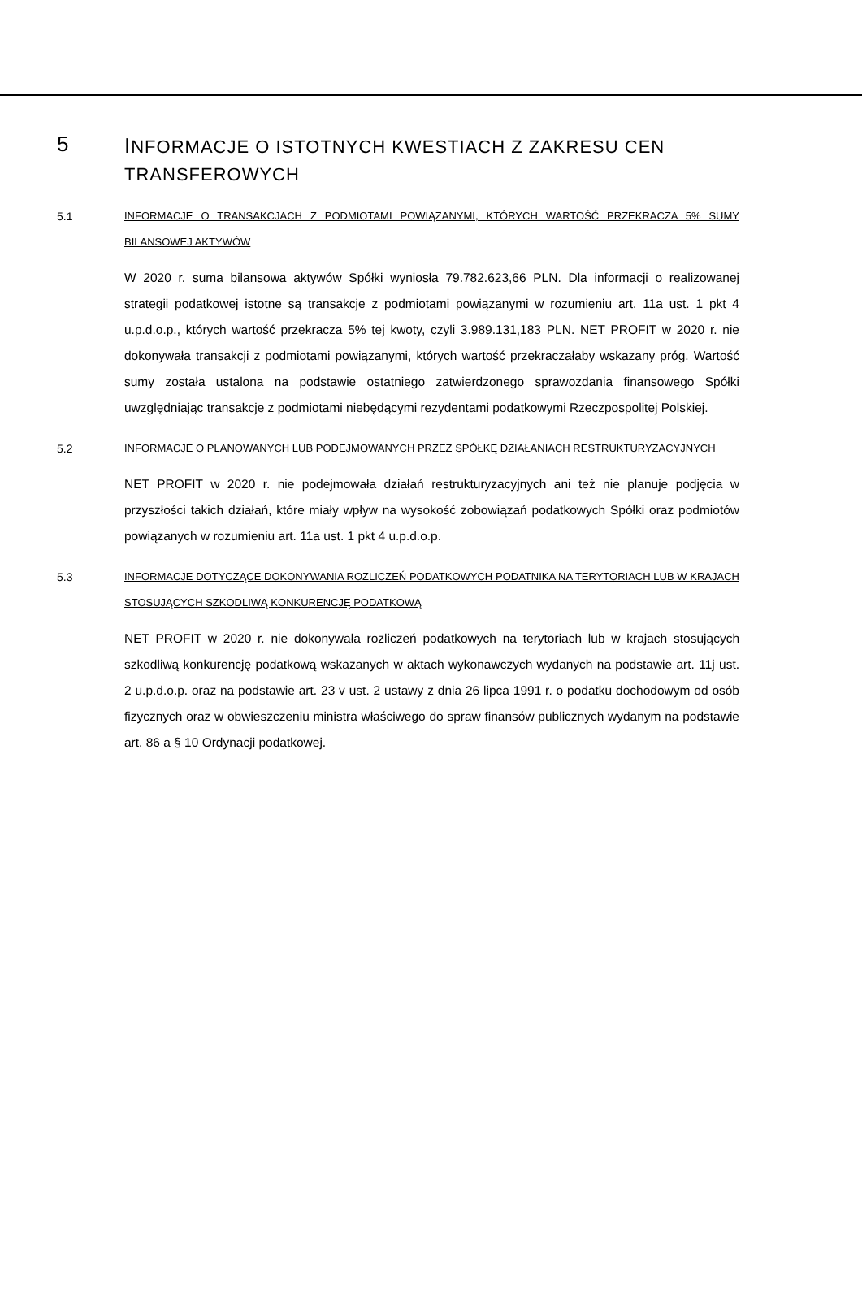5
INFORMACJE O ISTOTNYCH KWESTIACH Z ZAKRESU CEN TRANSFEROWYCH
5.1 INFORMACJE O TRANSAKCJACH Z PODMIOTAMI POWIĄZANYMI, KTÓRYCH WARTOŚĆ PRZEKRACZA 5% SUMY BILANSOWEJ AKTYWÓW
W 2020 r. suma bilansowa aktywów Spółki wyniosła 79.782.623,66 PLN. Dla informacji o realizowanej strategii podatkowej istotne są transakcje z podmiotami powiązanymi w rozumieniu art. 11a ust. 1 pkt 4 u.p.d.o.p., których wartość przekracza 5% tej kwoty, czyli 3.989.131,183 PLN. NET PROFIT w 2020 r. nie dokonywała transakcji z podmiotami powiązanymi, których wartość przekraczałaby wskazany próg. Wartość sumy została ustalona na podstawie ostatniego zatwierdzonego sprawozdania finansowego Spółki uwzględniając transakcje z podmiotami niebędącymi rezydentami podatkowymi Rzeczpospolitej Polskiej.
5.2 INFORMACJE O PLANOWANYCH LUB PODEJMOWANYCH PRZEZ SPÓŁKĘ DZIAŁANIACH RESTRUKTURYZACYJNYCH
NET PROFIT w 2020 r. nie podejmowała działań restrukturyzacyjnych ani też nie planuje podjęcia w przyszłości takich działań, które miały wpływ na wysokość zobowiązań podatkowych Spółki oraz podmiotów powiązanych w rozumieniu art. 11a ust. 1 pkt 4 u.p.d.o.p.
5.3 INFORMACJE DOTYCZĄCE DOKONYWANIA ROZLICZEŃ PODATKOWYCH PODATNIKA NA TERYTORIACH LUB W KRAJACH STOSUJĄCYCH SZKODLIWĄ KONKURENCJĘ PODATKOWĄ
NET PROFIT w 2020 r. nie dokonywała rozliczeń podatkowych na terytoriach lub w krajach stosujących szkodliwą konkurencję podatkową wskazanych w aktach wykonawczych wydanych na podstawie art. 11j ust. 2 u.p.d.o.p. oraz na podstawie art. 23 v ust. 2 ustawy z dnia 26 lipca 1991 r. o podatku dochodowym od osób fizycznych oraz w obwieszczeniu ministra właściwego do spraw finansów publicznych wydanym na podstawie art. 86 a § 10 Ordynacji podatkowej.